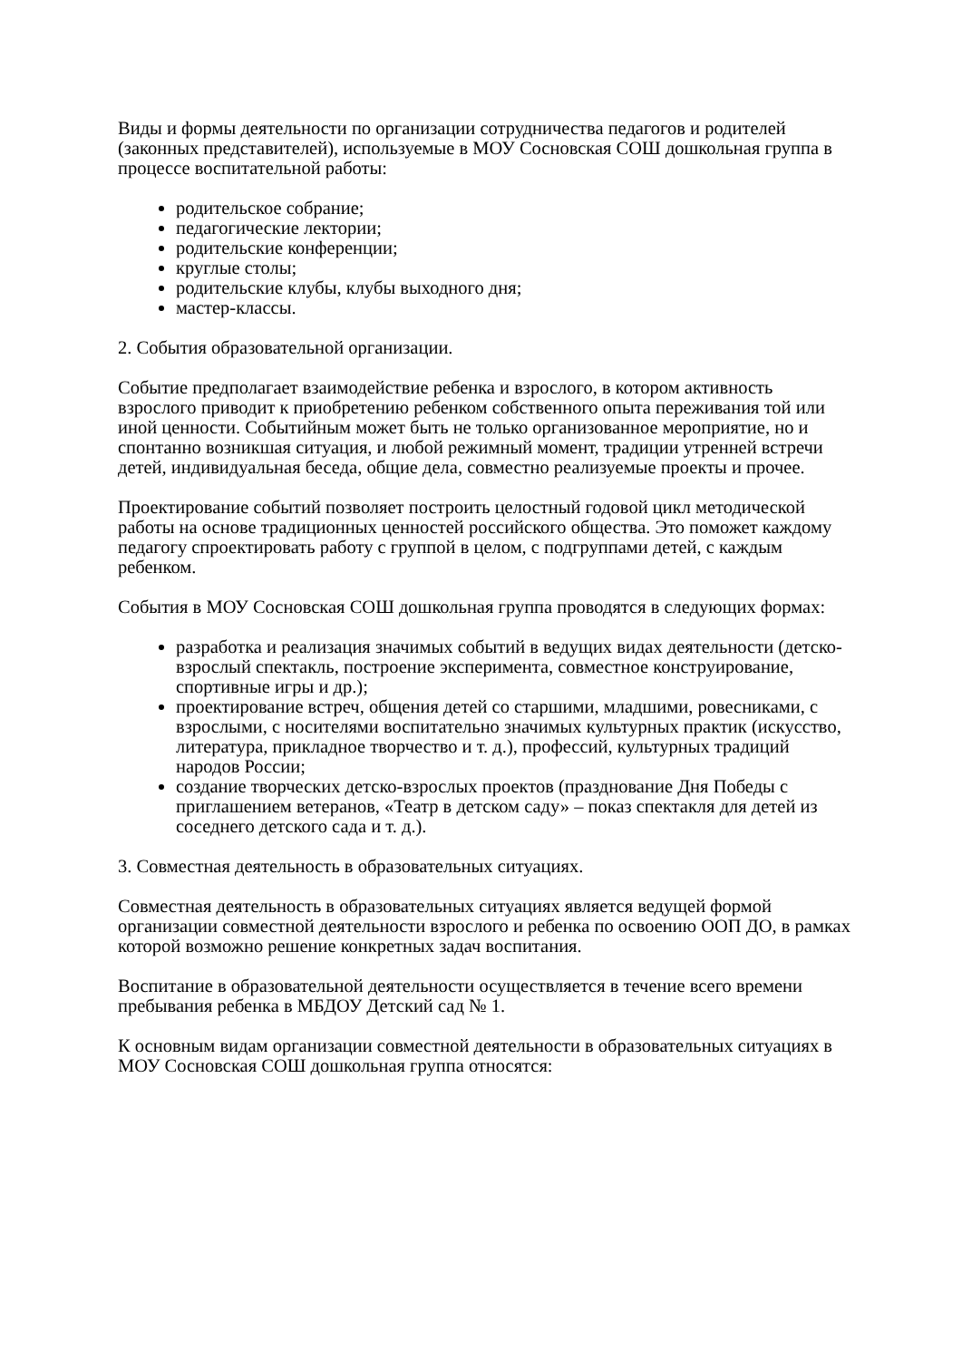Виды и формы деятельности по организации сотрудничества педагогов и родителей (законных представителей), используемые в МОУ Сосновская СОШ дошкольная группа в процессе воспитательной работы:
родительское собрание;
педагогические лектории;
родительские конференции;
круглые столы;
родительские клубы, клубы выходного дня;
мастер-классы.
2. События образовательной организации.
Событие предполагает взаимодействие ребенка и взрослого, в котором активность взрослого приводит к приобретению ребенком собственного опыта переживания той или иной ценности. Событийным может быть не только организованное мероприятие, но и спонтанно возникшая ситуация, и любой режимный момент, традиции утренней встречи детей, индивидуальная беседа, общие дела, совместно реализуемые проекты и прочее.
Проектирование событий позволяет построить целостный годовой цикл методической работы на основе традиционных ценностей российского общества. Это поможет каждому педагогу спроектировать работу с группой в целом, с подгруппами детей, с каждым ребенком.
События в МОУ Сосновская СОШ дошкольная группа проводятся в следующих формах:
разработка и реализация значимых событий в ведущих видах деятельности (детско-взрослый спектакль, построение эксперимента, совместное конструирование, спортивные игры и др.);
проектирование встреч, общения детей со старшими, младшими, ровесниками, с взрослыми, с носителями воспитательно значимых культурных практик (искусство, литература, прикладное творчество и т. д.), профессий, культурных традиций народов России;
создание творческих детско-взрослых проектов (празднование Дня Победы с приглашением ветеранов, «Театр в детском саду» – показ спектакля для детей из соседнего детского сада и т. д.).
3. Совместная деятельность в образовательных ситуациях.
Совместная деятельность в образовательных ситуациях является ведущей формой организации совместной деятельности взрослого и ребенка по освоению ООП ДО, в рамках которой возможно решение конкретных задач воспитания.
Воспитание в образовательной деятельности осуществляется в течение всего времени пребывания ребенка в МБДОУ Детский сад № 1.
К основным видам организации совместной деятельности в образовательных ситуациях в МОУ Сосновская СОШ дошкольная группа относятся: